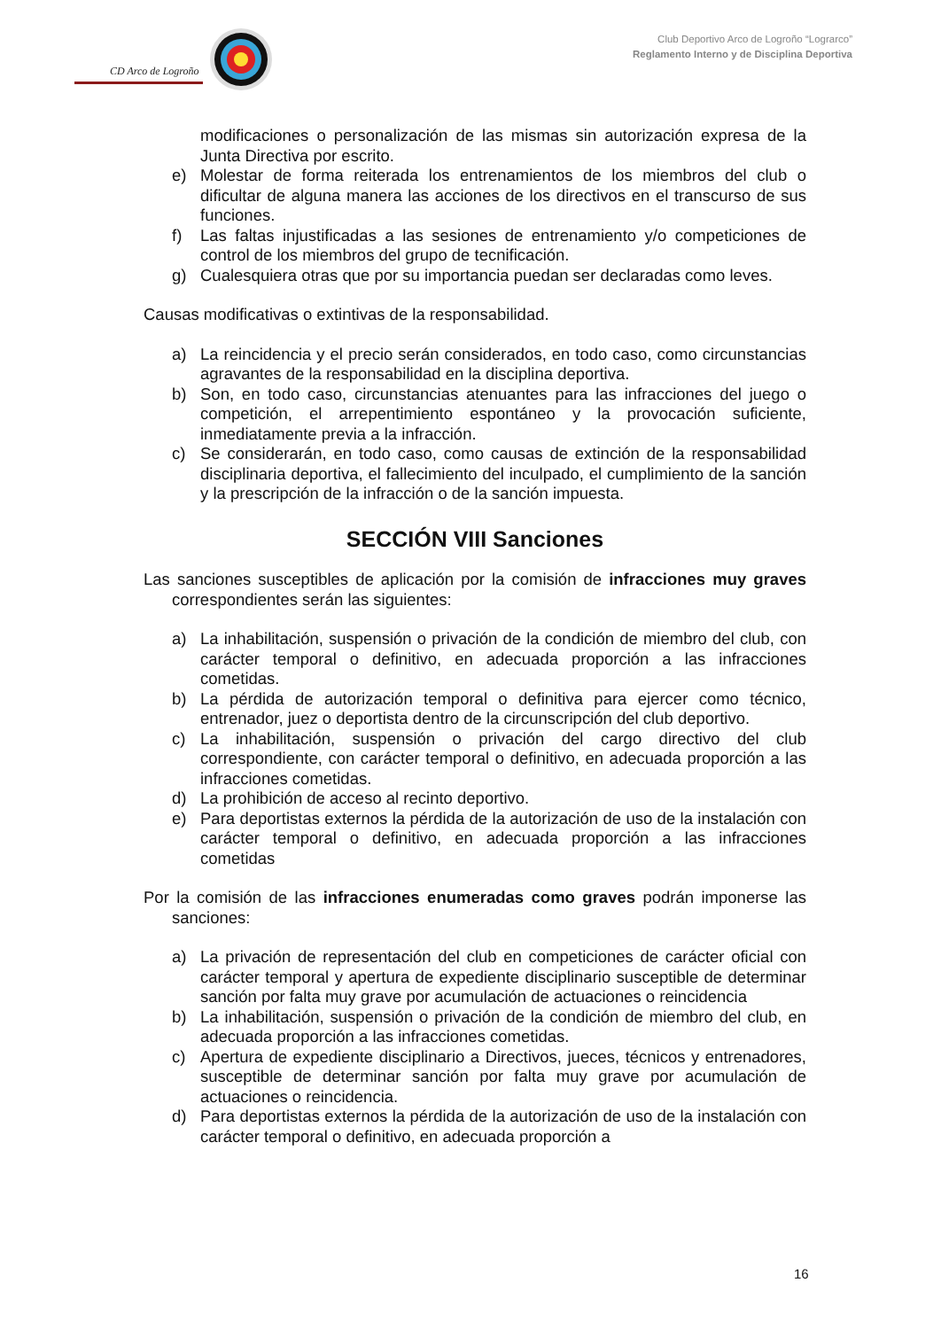CD Arco de Logroño
Club Deportivo Arco de Logroño “Lograrco”
Reglamento Interno y de Disciplina Deportiva
modificaciones o personalización de las mismas sin autorización expresa de la Junta Directiva por escrito.
e) Molestar de forma reiterada los entrenamientos de los miembros del club o dificultar de alguna manera las acciones de los directivos en el transcurso de sus funciones.
f) Las faltas injustificadas a las sesiones de entrenamiento y/o competiciones de control de los miembros del grupo de tecnificación.
g) Cualesquiera otras que por su importancia puedan ser declaradas como leves.
Causas modificativas o extintivas de la responsabilidad.
a) La reincidencia y el precio serán considerados, en todo caso, como circunstancias agravantes de la responsabilidad en la disciplina deportiva.
b) Son, en todo caso, circunstancias atenuantes para las infracciones del juego o competición, el arrepentimiento espontáneo y la provocación suficiente, inmediatamente previa a la infracción.
c) Se considerarán, en todo caso, como causas de extinción de la responsabilidad disciplinaria deportiva, el fallecimiento del inculpado, el cumplimiento de la sanción y la prescripción de la infracción o de la sanción impuesta.
SECCIÓN VIII Sanciones
Las sanciones susceptibles de aplicación por la comisión de infracciones muy graves correspondientes serán las siguientes:
a) La inhabilitación, suspensión o privación de la condición de miembro del club, con carácter temporal o definitivo, en adecuada proporción a las infracciones cometidas.
b) La pérdida de autorización temporal o definitiva para ejercer como técnico, entrenador, juez o deportista dentro de la circunscripción del club deportivo.
c) La inhabilitación, suspensión o privación del cargo directivo del club correspondiente, con carácter temporal o definitivo, en adecuada proporción a las infracciones cometidas.
d) La prohibición de acceso al recinto deportivo.
e) Para deportistas externos la pérdida de la autorización de uso de la instalación con carácter temporal o definitivo, en adecuada proporción a las infracciones cometidas
Por la comisión de las infracciones enumeradas como graves podrán imponerse las sanciones:
a) La privación de representación del club en competiciones de carácter oficial con carácter temporal y apertura de expediente disciplinario susceptible de determinar sanción por falta muy grave por acumulación de actuaciones o reincidencia
b) La inhabilitación, suspensión o privación de la condición de miembro del club, en adecuada proporción a las infracciones cometidas.
c) Apertura de expediente disciplinario a Directivos, jueces, técnicos y entrenadores, susceptible de determinar sanción por falta muy grave por acumulación de actuaciones o reincidencia.
d) Para deportistas externos la pérdida de la autorización de uso de la instalación con carácter temporal o definitivo, en adecuada proporción a
16